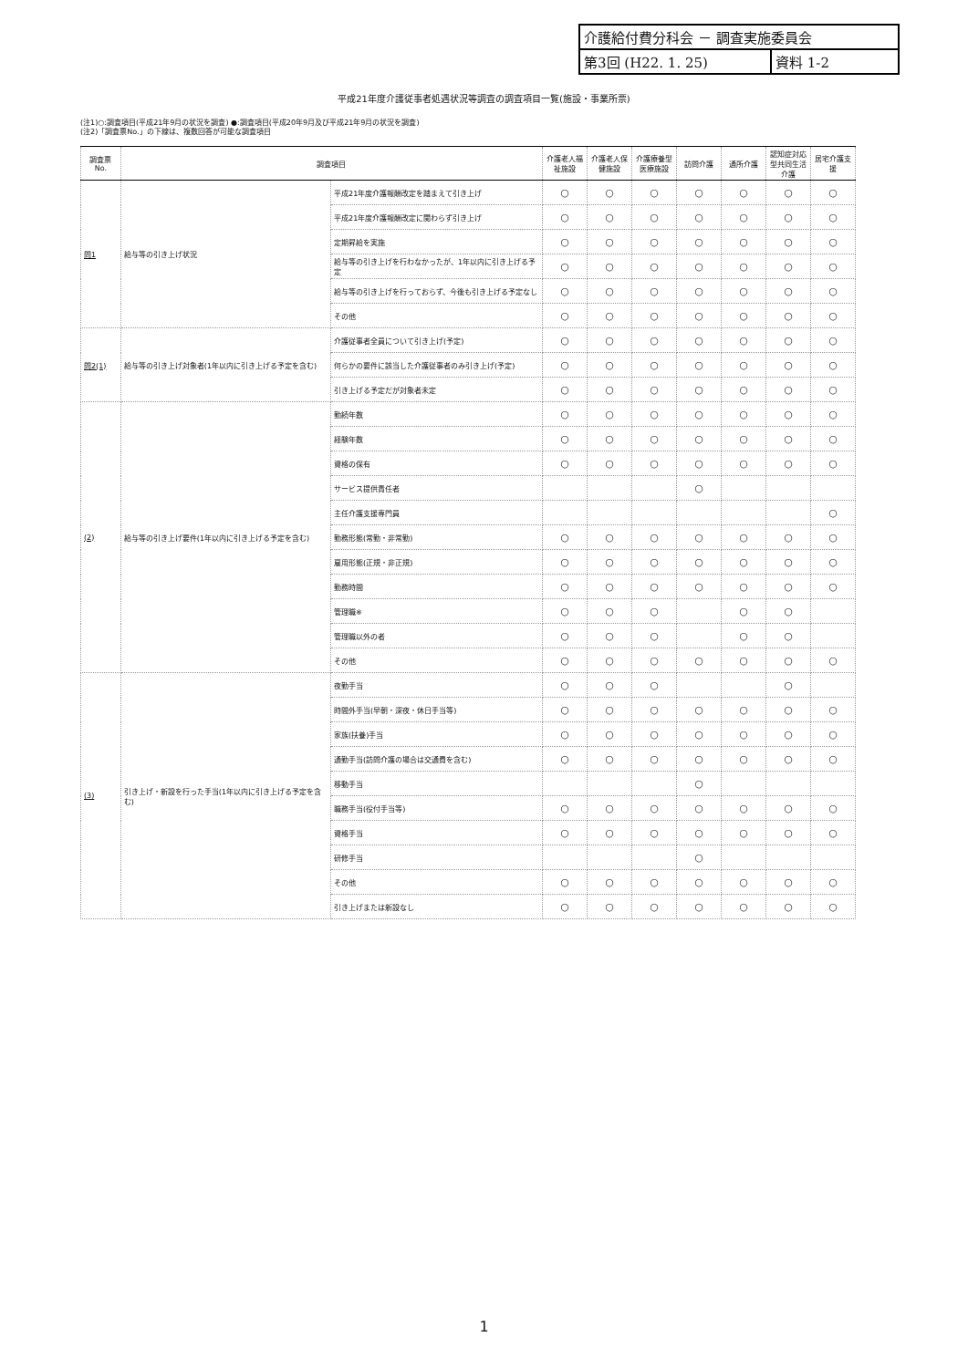介護給付費分科会 － 調査実施委員会
第3回 (H22. 1. 25) 資料 1-2
平成21年度介護従事者処遇状況等調査の調査項目一覧(施設・事業所票)
(注1)○:調査項目(平成21年9月の状況を調査) ●:調査項目(平成20年9月及び平成21年9月の状況を調査)
(注2)「調査票No.」の下線は、複数回答が可能な調査項目
| 調査票No. | 調査項目 | | 介護老人福祉施設 | 介護老人保健施設 | 介護療養型医療施設 | 訪問介護 | 通所介護 | 認知症対応型共同生活介護 | 居宅介護支援 |
| --- | --- | --- | --- | --- | --- | --- | --- | --- | --- |
| 問1 | 給与等の引き上げ状況 | 平成21年度介護報酬改定を踏まえて引き上げ | ○ | ○ | ○ | ○ | ○ | ○ | ○ |
| | | 平成21年度介護報酬改定に関わらず引き上げ | ○ | ○ | ○ | ○ | ○ | ○ | ○ |
| | | 定期昇給を実施 | ○ | ○ | ○ | ○ | ○ | ○ | ○ |
| | | 給与等の引き上げを行わなかったが、1年以内に引き上げる予定 | ○ | ○ | ○ | ○ | ○ | ○ | ○ |
| | | 給与等の引き上げを行っておらず、今後も引き上げる予定なし | ○ | ○ | ○ | ○ | ○ | ○ | ○ |
| | | その他 | ○ | ○ | ○ | ○ | ○ | ○ | ○ |
| 問2(1) | 給与等の引き上げ対象者(1年以内に引き上げる予定を含む) | 介護従事者全員について引き上げ(予定) | ○ | ○ | ○ | ○ | ○ | ○ | ○ |
| | | 何らかの要件に該当した介護従事者のみ引き上げ(予定) | ○ | ○ | ○ | ○ | ○ | ○ | ○ |
| | | 引き上げる予定だが対象者未定 | ○ | ○ | ○ | ○ | ○ | ○ | ○ |
| (2) | 給与等の引き上げ要件(1年以内に引き上げる予定を含む) | 勤続年数 | ○ | ○ | ○ | ○ | ○ | ○ | ○ |
| | | 経験年数 | ○ | ○ | ○ | ○ | ○ | ○ | ○ |
| | | 資格の保有 | ○ | ○ | ○ | ○ | ○ | ○ | ○ |
| | | サービス提供責任者 | | | | ○ | | | |
| | | 主任介護支援専門員 | | | | | | | ○ |
| | | 勤務形態(常勤・非常勤) | ○ | ○ | ○ | ○ | ○ | ○ | ○ |
| | | 雇用形態(正規・非正規) | ○ | ○ | ○ | ○ | ○ | ○ | ○ |
| | | 勤務時間 | ○ | ○ | ○ | ○ | ○ | ○ | ○ |
| | | 管理職※ | ○ | ○ | ○ | | ○ | ○ | |
| | | 管理職以外の者 | ○ | ○ | ○ | | ○ | ○ | |
| | | その他 | ○ | ○ | ○ | ○ | ○ | ○ | ○ |
| (3) | 引き上げ・新設を行った手当(1年以内に引き上げる予定を含む) | 夜勤手当 | ○ | ○ | ○ | | | ○ | |
| | | 時間外手当(早朝・深夜・休日手当等) | ○ | ○ | ○ | ○ | ○ | ○ | ○ |
| | | 家族(扶養)手当 | ○ | ○ | ○ | ○ | ○ | ○ | ○ |
| | | 通勤手当(訪問介護の場合は交通費を含む) | ○ | ○ | ○ | ○ | ○ | ○ | ○ |
| | | 移動手当 | | | | ○ | | | |
| | | 職務手当(役付手当等) | ○ | ○ | ○ | ○ | ○ | ○ | ○ |
| | | 資格手当 | ○ | ○ | ○ | ○ | ○ | ○ | ○ |
| | | 研修手当 | | | | ○ | | | |
| | | その他 | ○ | ○ | ○ | ○ | ○ | ○ | ○ |
| | | 引き上げまたは新設なし | ○ | ○ | ○ | ○ | ○ | ○ | ○ |
1